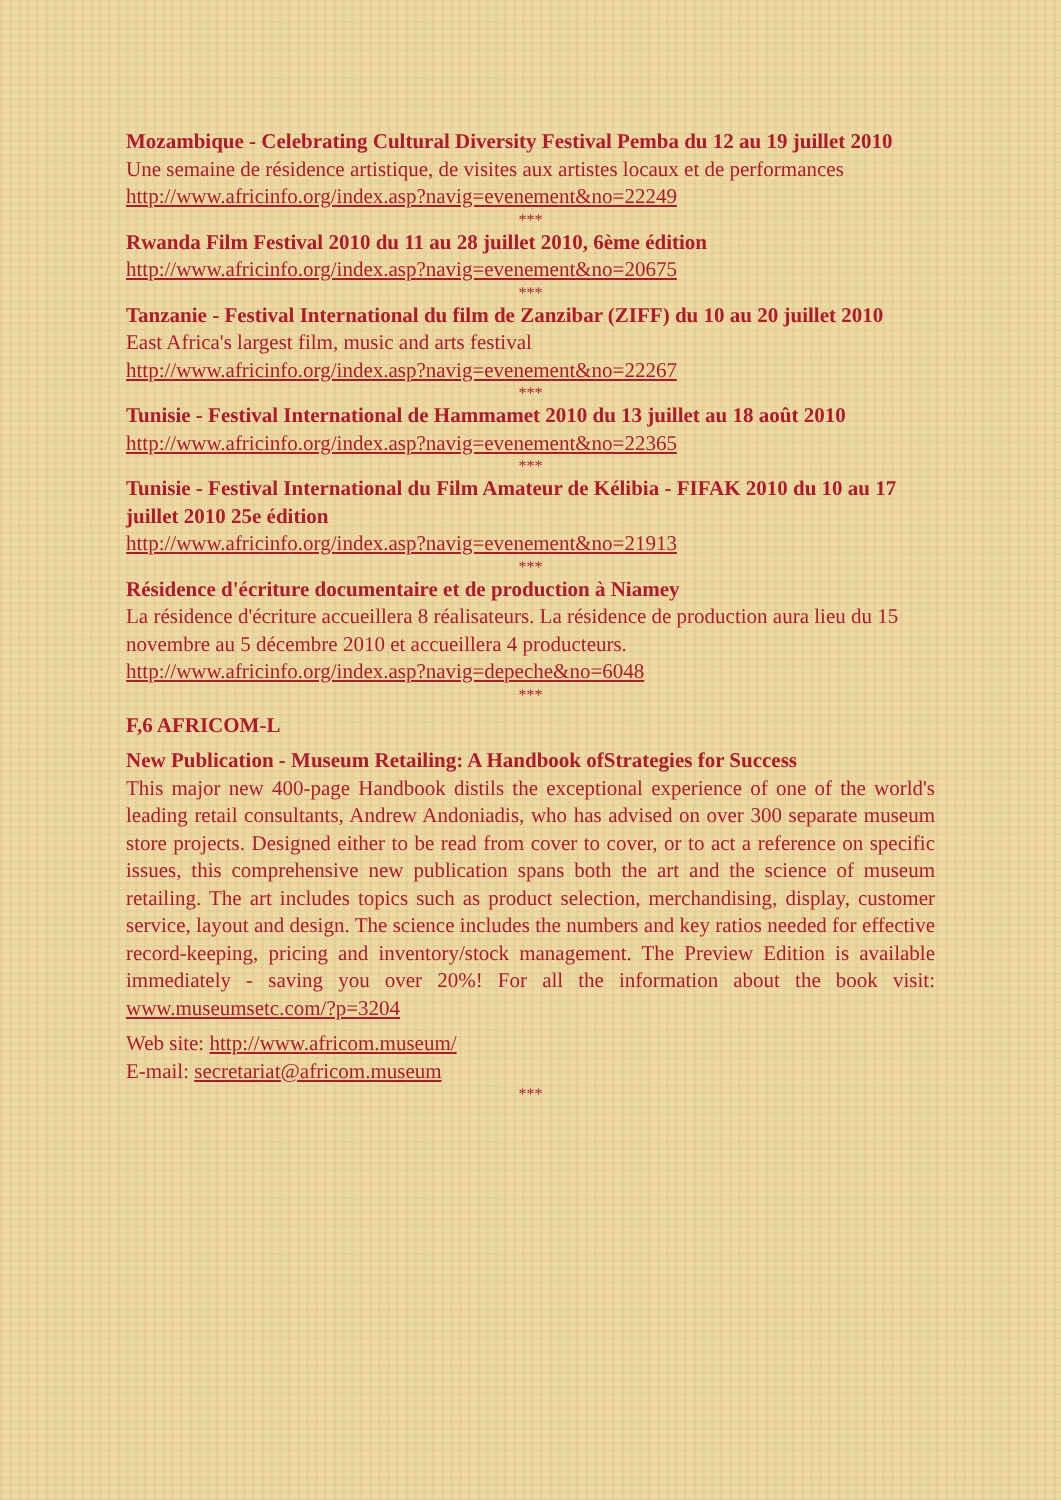Mozambique - Celebrating Cultural Diversity Festival Pemba du 12 au 19 juillet 2010
Une semaine de résidence artistique, de visites aux artistes locaux et de performances
http://www.africinfo.org/index.asp?navig=evenement&no=22249
***
Rwanda Film Festival 2010 du 11 au 28 juillet 2010, 6ème édition
http://www.africinfo.org/index.asp?navig=evenement&no=20675
***
Tanzanie - Festival International du film de Zanzibar (ZIFF) du 10 au 20 juillet 2010
East Africa's largest film, music and arts festival
http://www.africinfo.org/index.asp?navig=evenement&no=22267
***
Tunisie - Festival International de Hammamet 2010 du 13 juillet au 18 août 2010
http://www.africinfo.org/index.asp?navig=evenement&no=22365
***
Tunisie - Festival International du Film Amateur de Kélibia - FIFAK 2010 du 10 au 17 juillet 2010 25e édition
http://www.africinfo.org/index.asp?navig=evenement&no=21913
***
Résidence d'écriture documentaire et de production à Niamey
La résidence d'écriture accueillera 8 réalisateurs. La résidence de production aura lieu du 15 novembre au 5 décembre 2010 et accueillera 4 producteurs.
http://www.africinfo.org/index.asp?navig=depeche&no=6048
***
F,6 AFRICOM-L
New Publication - Museum Retailing: A Handbook ofStrategies for Success
This major new 400-page Handbook distils the exceptional experience of one of the world's leading retail consultants, Andrew Andoniadis, who has advised on over 300 separate museum store projects. Designed either to be read from cover to cover, or to act a reference on specific issues, this comprehensive new publication spans both the art and the science of museum retailing. The art includes topics such as product selection, merchandising, display, customer service, layout and design. The science includes the numbers and key ratios needed for effective record-keeping, pricing and inventory/stock management. The Preview Edition is available immediately - saving you over 20%! For all the information about the book visit: www.museumsetc.com/?p=3204
Web site: http://www.africom.museum/
E-mail: secretariat@africom.museum
***